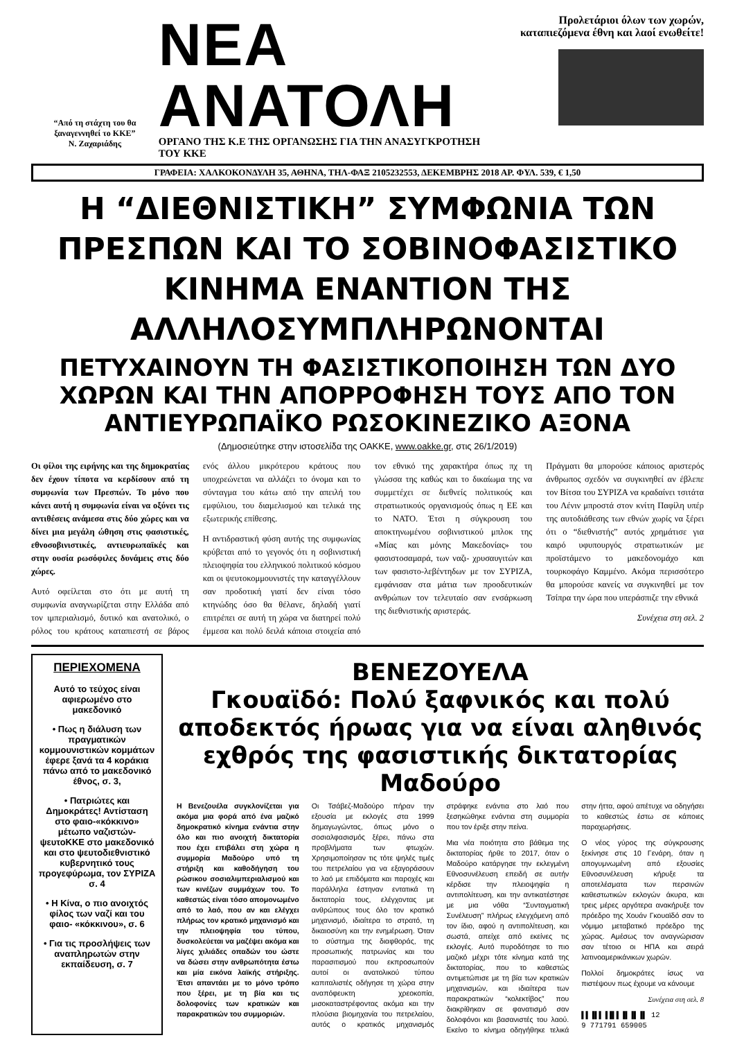“Από τη στάχτη του θα ξαναγεννηθεί το ΚΚΕ”
Ν. Ζαχαριάδης
ΝΕΑ
ΑΝΑΤΟΛΗ
ΟΡΓΑΝΟ ΤΗΣ Κ.Ε ΤΗΣ ΟΡΓΑΝΩΣΗΣ ΓΙΑ ΤΗΝ ΑΝΑΣΥΓΚΡΟΤΗΣΗ ΤΟΥ ΚΚΕ
Προλετάριοι όλων των χωρών,
καταπιεζόμενα έθνη και λαοί ενωθείτε!
ΓΡΑΦΕΙΑ: ΧΑΛΚΟΚΟΝΔΥΛΗ 35, ΑΘΗΝΑ, ΤΗΛ-ΦΑΞ 2105232553, ΔΕΚΕΜΒΡΗΣ 2018 ΑΡ. ΦΥΛ. 539, € 1,50
Η “ΔΙΕΘΝΙΣΤΙΚΗ” ΣΥΜΦΩΝΙΑ ΤΩΝ ΠΡΕΣΠΩΝ ΚΑΙ ΤΟ ΣΟΒΙΝΟΦΑΣΙΣΤΙΚΟ ΚΙΝΗΜΑ ΕΝΑΝΤΙΟΝ ΤΗΣ ΑΛΛΗΛΟΣΥΜΠΛΗΡΩΝΟΝΤΑΙ
ΠΕΤΥΧΑΙΝΟΥΝ ΤΗ ΦΑΣΙΣΤΙΚΟΠΟΙΗΣΗ ΤΩΝ ΔΥΟ ΧΩΡΩΝ ΚΑΙ ΤΗΝ ΑΠΟΡΡΟΦΗΣΗ ΤΟΥΣ ΑΠΟ ΤΟΝ ΑΝΤΙΕΥΡΩΠΑΪΚΟ ΡΩΣΟΚΙΝΕΖΙΚΟ ΑΞΟΝΑ
(Δημοσιεύτηκε στην ιστοσελίδα της ΟΑΚΚΕ, www.oakke.gr, στις 26/1/2019)
Οι φίλοι της ειρήνης και της δημοκρατίας δεν έχουν τίποτα να κερδίσουν από τη συμφωνία των Πρεσπών. Το μόνο που κάνει αυτή η συμφωνία είναι να οξύνει τις αντιθέσεις ανάμεσα στις δύο χώρες και να δίνει μια μεγάλη ώθηση στις φασιστικές, εθνοσοβινιστικές, αντιευρωπαϊκές και στην ουσία ρωσόφιλες δυνάμεις στις δύο χώρες.
Αυτό οφείλεται στο ότι με αυτή τη συμφωνία αναγνωρίζεται στην Ελλάδα από τον ιμπεριαλισμό, δυτικό και ανατολικό, ο ρόλος του κράτους καταπιεστή σε βάρος ενός άλλου μικρότερου κράτους που υποχρεώνεται να αλλάζει το όνομα και το σύνταγμα του κάτω από την απειλή του εμφύλιου, του διαμελισμού και τελικά της εξωτερικής επίθεσης.
Η αντιδραστική φύση αυτής της συμφωνίας κρύβεται από το γεγονός ότι η σοβινιστική πλειοψηφία του ελληνικού πολιτικού κόσμου και οι ψευτοκομμουνιστές την καταγγέλλουν σαν προδοτική γιατί δεν είναι τόσο κτηνώδης όσο θα θέλανε, δηλαδή γιατί επιτρέπει σε αυτή τη χώρα να διατηρεί πολύ έμμεσα και πολύ δειλά κάποια στοιχεία από τον εθνικό της χαρακτήρα όπως πχ τη γλώσσα της καθώς και το δικαίωμα της να συμμετέχει σε διεθνείς πολιτικούς και στρατιωτικούς οργανισμούς όπως η ΕΕ και το ΝΑΤΟ. Έτσι η σύγκρουση του αποκτηνωμένου σοβινιστικού μπλοκ της «Μίας και μόνης Μακεδονίας» του φασιστοσαμαρά, των ναζι- χρυσαυγιτών και των φασιστο-λεβέντηδων με τον ΣΥΡΙΖΑ, εμφάνισαν στα μάτια των προοδευτικών ανθρώπων τον τελευταίο σαν ενσάρκωση της διεθνιστικής αριστεράς.
Πράγματι θα μπορούσε κάποιος αριστερός άνθρωπος σχεδόν να συγκινηθεί αν έβλεπε τον Βίτσα του ΣΥΡΙΖΑ να κραδαίνει τσιτάτα του Λένιν μπροστά στον κνίτη Παφίλη υπέρ της αυτοδιάθεσης των εθνών χωρίς να ξέρει ότι ο “διεθνιστής” αυτός χρημάτισε για καιρό υφυπουργός στρατιωτικών με προϊστάμενο το μακεδονομάχο και τουρκοφάγο Καμμένο. Ακόμα περισσότερο θα μπορούσε κανείς να συγκινηθεί με τον Τσίπρα την ώρα που υπεράσπιζε την εθνικά
Συνέχεια στη σελ. 2
ΠΕΡΙΕΧΟΜΕΝΑ
Αυτό το τεύχος είναι αφιερωμένο στο μακεδονικό
• Πως η διάλυση των πραγματικών κομμουνιστικών κομμάτων έφερε ξανά τα 4 κοράκια πάνω από το μακεδονικό έθνος, σ. 3,
• Πατριώτες και Δημοκράτες! Αντίσταση στο φαιο-«κόκκινο» μέτωπο ναζιστών-ψευτοΚΚΕ στο μακεδονικό και στο ψευτοδιεθνιστικό κυβερνητικό τους προγεφύρωμα, τον ΣΥΡΙΖΑ σ. 4
• Η Κίνα, ο πιο ανοιχτός φίλος των ναζί και του φαιο- «κόκκινου», σ. 6
• Για τις προσλήψεις των αναπληρωτών στην εκπαίδευση, σ. 7
ΒΕΝΕΖΟΥΕΛΑ
Γκουαϊδό: Πολύ ξαφνικός και πολύ αποδεκτός ήρωας για να είναι αληθινός εχθρός της φασιστικής δικτατορίας Μαδούρο
Η Βενεζουέλα συγκλονίζεται για ακόμα μια φορά από ένα μαζικό δημοκρατικό κίνημα ενάντια στην όλο και πιο ανοιχτή δικτατορία που έχει επιβάλει στη χώρα η συμμορία Μαδούρο υπό τη στήριξη και καθοδήγηση του ρώσικου σοσιαλιμπεριαλισμού και των κινέζων συμμάχων του. Το καθεστώς είναι τόσο απομονωμένο από το λαό, που αν και ελέγχει πλήρως τον κρατικό μηχανισμό και την πλειοψηφία του τύπου, δυσκολεύεται να μαζέψει ακόμα και λίγες χιλιάδες οπαδών του ώστε να δώσει στην ανθρωπότητα έστω και μία εικόνα λαϊκής στήριξης. Έτσι απαντάει με το μόνο τρόπο που ξέρει, με τη βία και τις δολοφονίες των κρατικών και παρακρατικών του συμμοριών.
Οι Τσάβεζ-Μαδούρο πήραν την εξουσία με εκλογές στα 1999 δημαγωγώντας, όπως μόνο ο σοσιαλφασισμός ξέρει, πάνω στα προβλήματα των φτωχών. Χρησιμοποίησαν τις τότε ψηλές τιμές του πετρελαίου για να εξαγοράσουν το λαό με επιδόματα και παροχές και παράλληλα έστηναν εντατικά τη δικτατορία τους, ελέγχοντας με ανθρώπους τους όλο τον κρατικό μηχανισμό, ιδιαίτερα το στρατό, τη δικαιοσύνη και την ενημέρωση. Όταν το σύστημα της διαφθοράς, της προσωπικής πατρωνίας και του παρασιτισμού που εκπροσωπούν αυτοί οι ανατολικού τύπου καπιταλιστές οδήγησε τη χώρα στην αναπόφευκτη χρεοκοπία, μισοκαταστρέφοντας ακόμα και την πλούσια βιομηχανία του πετρελαίου, αυτός ο κρατικός μηχανισμός στράφηκε ενάντια στο λαό που ξεσηκώθηκε ενάντια στη συμμορία που τον έριξε στην πείνα.
Μια νέα ποιότητα στο βάθεμα της δικτατορίας ήρθε το 2017, όταν ο Μαδούρο κατάργησε την εκλεγμένη Εθνοσυνέλευση επειδή σε αυτήν κέρδισε την πλειοψηφία η αντιπολίτευση, και την αντικατέστησε με μια νόθα “Συνταγματική Συνέλευση” πλήρως ελεγχόμενη από τον ίδιο, αφού η αντιπολίτευση, και σωστά, απείχε από εκείνες τις εκλογές. Αυτό πυροδότησε το πιο μαζικό μέχρι τότε κίνημα κατά της δικτατορίας, που το καθεστώς αντιμετώπισε με τη βία των κρατικών μηχανισμών, και ιδιαίτερα των παρακρατικών “κολεκτίβος” που διακρίθηκαν σε φανατισμό σαν δολοφόνοι και βασανιστές του λαού. Εκείνο το κίνημα οδηγήθηκε τελικά στην ήττα, αφού απέτυχε να οδηγήσει το καθεστώς έστω σε κάποιες παραχωρήσεις.
Ο νέος γύρος της σύγκρουσης ξεκίνησε στις 10 Γενάρη, όταν η απογυμνωμένη από εξουσίες Εθνοσυνέλευση κήρυξε τα αποτελέσματα των περσινών καθεστωτικών εκλογών άκυρα, και τρεις μέρες αργότερα ανακήρυξε τον πρόεδρο της Χουάν Γκουαϊδό σαν το νόμιμο μεταβατικό πρόεδρο της χώρας. Αμέσως τον αναγνώρισαν σαν τέτοιο οι ΗΠΑ και σειρά λατινοαμερικάνικων χωρών.
Πολλοί δημοκράτες ίσως να πιστέψουν πως έχουμε να κάνουμε
Συνέχεια στη σελ. 8
▌▌▐▌▌▐▐▌▌▐▌▐▌▐▌ 12
9 771791 659005